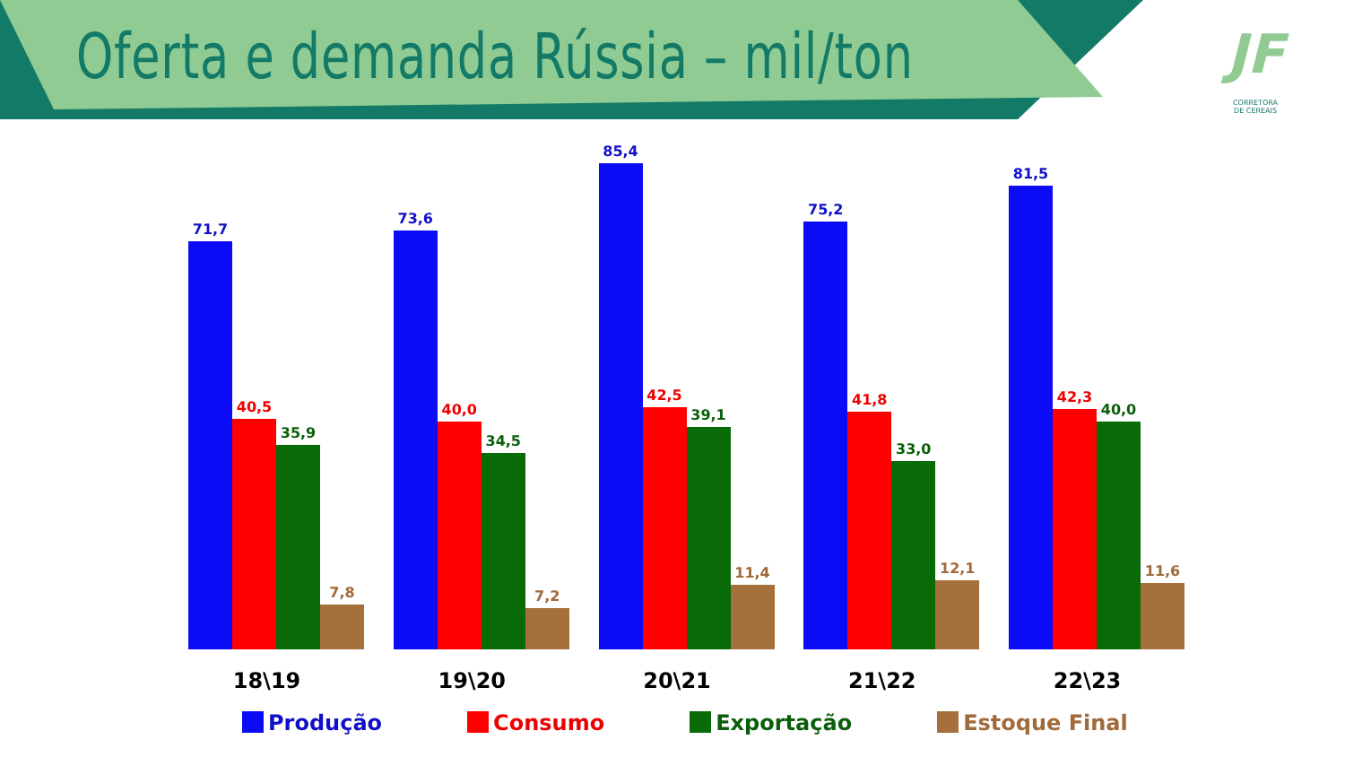Oferta e demanda Rússia – mil/ton
JF
CORRETORA
DE CEREAIS
71,7
40,5
35,9
7,8
73,6
40,0
34,5
7,2
85,4
42,5
39,1
11,4
75,2
41,8
33,0
12,1
81,5
42,3
40,0
11,6
18\19 19\20 20\21 21\22 22\23
Produção Consumo Exportação Estoque Final